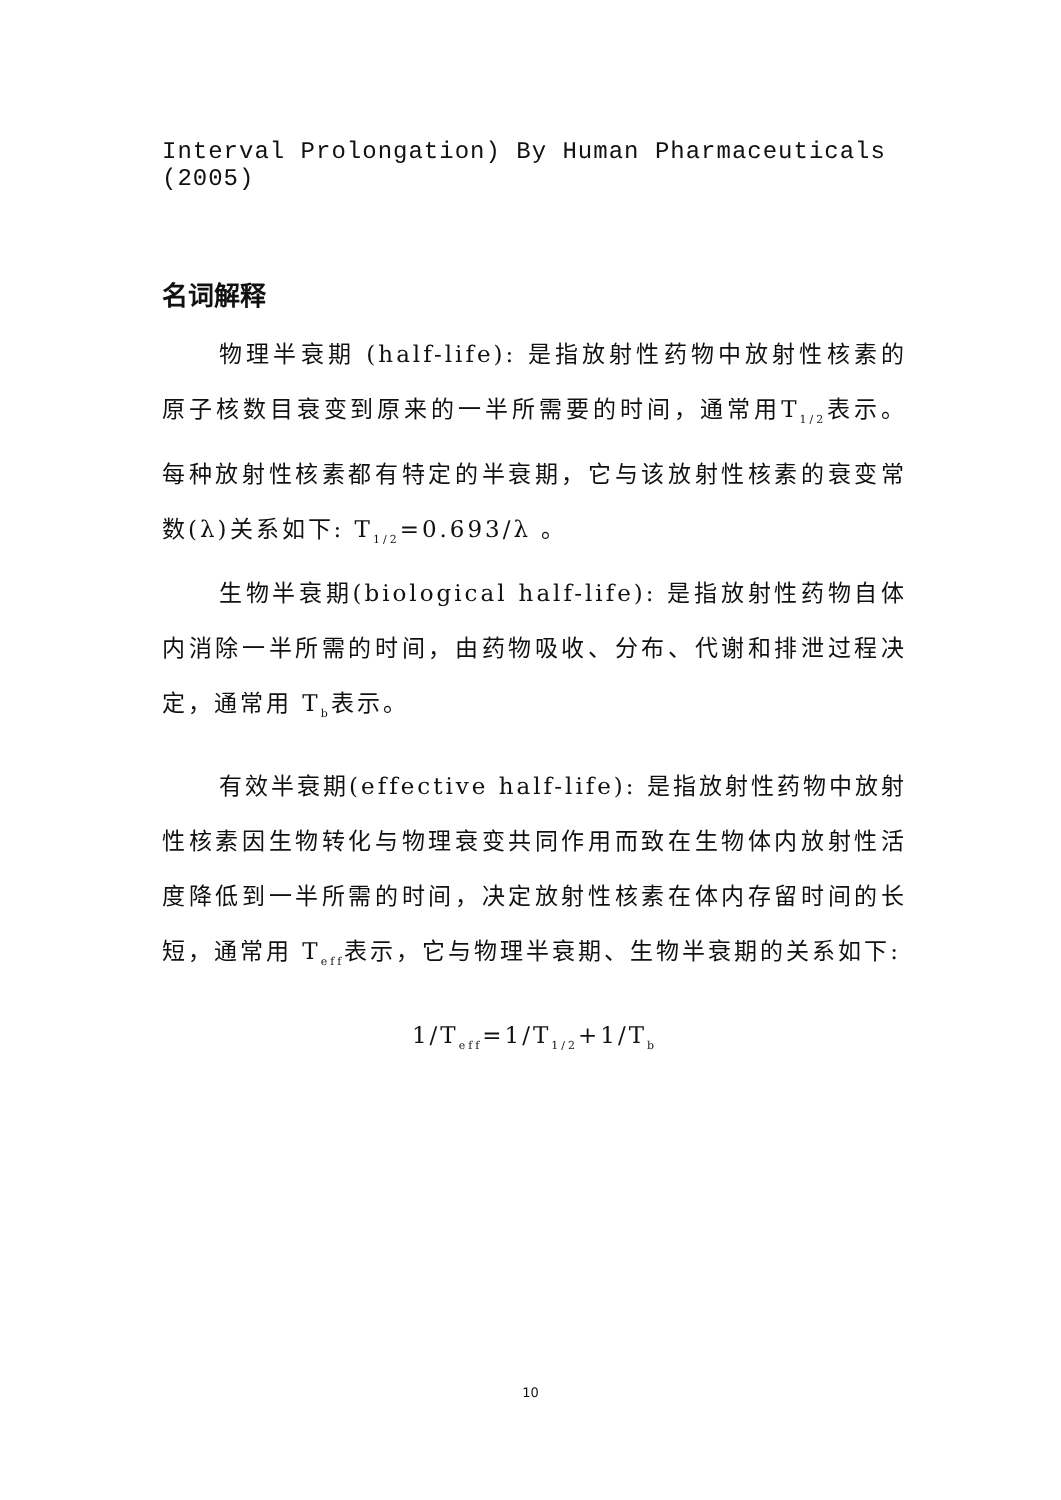Interval Prolongation) By Human Pharmaceuticals (2005)
名词解释
物理半衰期 (half-life): 是指放射性药物中放射性核素的原子核数目衰变到原来的一半所需要的时间，通常用T<sub>1/2</sub>表示。每种放射性核素都有特定的半衰期，它与该放射性核素的衰变常数(λ)关系如下: T<sub>1/2</sub>=0.693/λ 。
生物半衰期(biological half-life): 是指放射性药物自体内消除一半所需的时间，由药物吸收、分布、代谢和排泄过程决定，通常用 T<sub>b</sub>表示。
有效半衰期(effective half-life): 是指放射性药物中放射性核素因生物转化与物理衰变共同作用而致在生物体内放射性活度降低到一半所需的时间，决定放射性核素在体内存留时间的长短，通常用 T<sub>eff</sub>表示，它与物理半衰期、生物半衰期的关系如下:
1/T<sub>eff</sub>=1/T<sub>1/2</sub>+1/T<sub>b</sub>
10